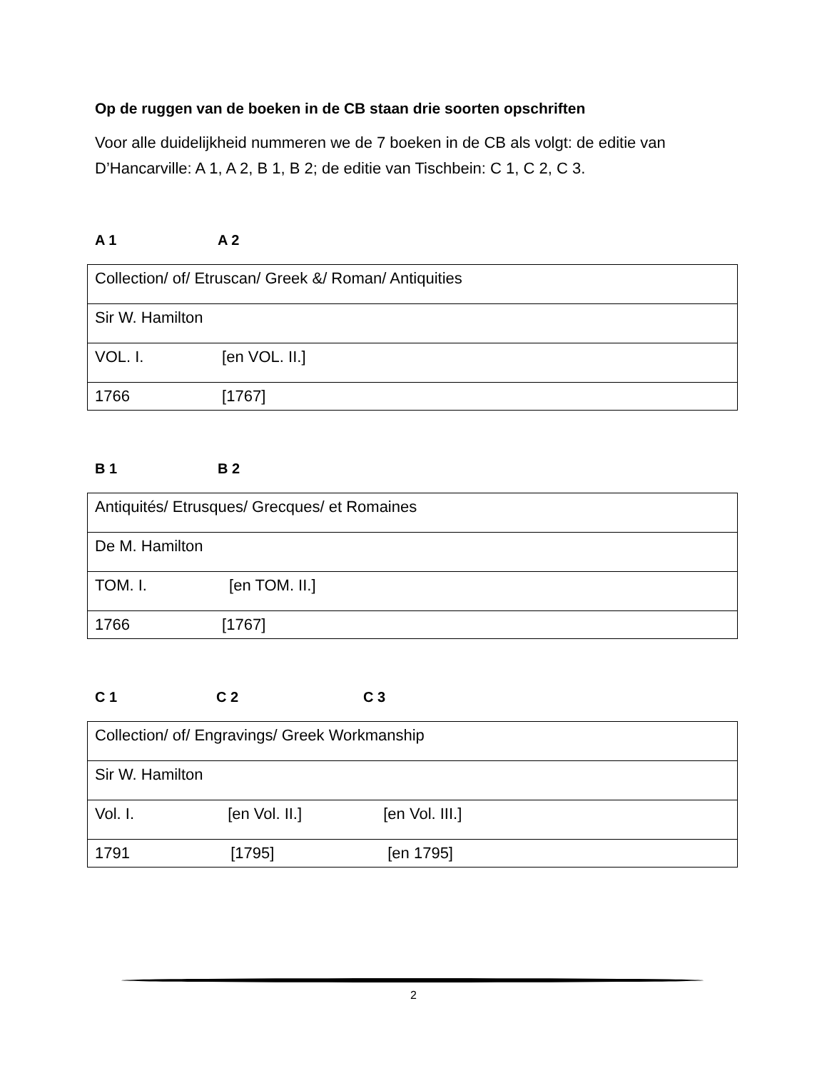Op de ruggen van de boeken in de CB staan drie soorten opschriften
Voor alle duidelijkheid nummeren we de 7 boeken in de CB als volgt: de editie van D’Hancarville: A 1, A 2, B 1, B 2; de editie van Tischbein: C 1, C 2, C 3.
A 1 A 2
| Collection/ of/ Etruscan/ Greek &/ Roman/ Antiquities |
| Sir W. Hamilton |
| VOL. I. [en VOL. II.] |
| 1766 [1767] |
B 1 B 2
| Antiquités/ Etrusques/ Grecques/ et Romaines |
| De M. Hamilton |
| TOM. I. [en TOM. II.] |
| 1766 [1767] |
C 1 C 2 C 3
| Collection/ of/ Engravings/ Greek Workmanship |
| Sir W. Hamilton |
| Vol. I. [en Vol. II.] [en Vol. III.] |
| 1791 [1795] [en 1795] |
2